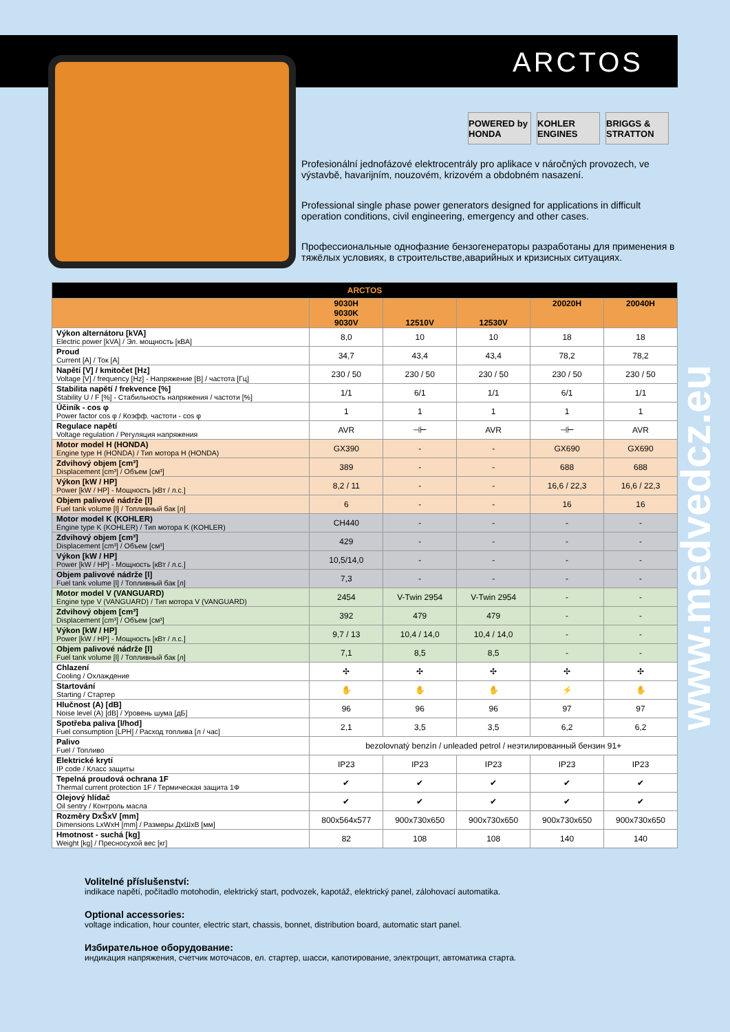ARCTOS
POWERED by HONDA
KOHLER ENGINES
BRIGGS & STRATTON
Profesionální jednofázové elektrocentrály pro aplikace v náročných provozech, ve výstavbě, havarijním, nouzovém, krizovém a obdobném nasazení.
Professional single phase power generators designed for applications in difficult operation conditions, civil engineering, emergency and other cases.
Профессиональные однофазние бензогенераторы разработаны для применения в тяжёлых условиях, в строительстве,аварийных и кризисных ситуациях.
| ARCTOS | | | | | |
| --- | --- | --- | --- | --- | --- |
| | 9030H 9030K 9030V | 12510V | 12530V | 20020H | 20040H |
| Výkon alternátoru [kVA] Electric power [kVA] / Эл. мощность [кВА] | 8,0 | 10 | 10 | 18 | 18 |
| Proud Current [A] / Ток [A] | 34,7 | 43,4 | 43,4 | 78,2 | 78,2 |
| Napětí [V] / kmitočet [Hz] Voltage [V] / frequency [Hz] - Напряжение [В] / частота [Гц] | 230 / 50 | 230 / 50 | 230 / 50 | 230 / 50 | 230 / 50 |
| Stabilita napětí / frekvence [%] Stability U / F [%] - Стабильность напряжения / частоти [%] | 1/1 | 6/1 | 1/1 | 6/1 | 1/1 |
| Účiník - cos φ Power factor cos φ / Коэфф. частоти - cos φ | 1 | 1 | 1 | 1 | 1 |
| Regulace napětí Voltage regulation / Регуляция напряжения | AVR | ⊣⊢ | AVR | ⊣⊢ | AVR |
| Motor model H (HONDA) Engine type H (HONDA) / Тип мотора H (HONDA) | GX390 | - | - | GX690 | GX690 |
| Zdvihový objem [cm³] Displacement [cm³] / Объем [см³] | 389 | - | - | 688 | 688 |
| Výkon [kW / HP] Power [kW / HP] - Мощность [кВт / л.с.] | 8,2 / 11 | - | - | 16,6 / 22,3 | 16,6 / 22,3 |
| Objem palivové nádrže [l] Fuel tank volume [l] / Топливный бак [л] | 6 | - | - | 16 | 16 |
| Motor model K (KOHLER) Engine type K (KOHLER) / Тип мотора K (KOHLER) | CH440 | - | - | - | - |
| Zdvihový objem [cm³] Displacement [cm³] / Объем [см³] | 429 | - | - | - | - |
| Výkon [kW / HP] Power [kW / HP] - Мощность [кВт / л.с.] | 10,5/14,0 | - | - | - | - |
| Objem palivové nádrže [l] Fuel tank volume [l] / Топливный бак [л] | 7,3 | - | - | - | - |
| Motor model V (VANGUARD) Engine type V (VANGUARD) / Тип мотора V (VANGUARD) | 2454 | V-Twin 2954 | V-Twin 2954 | - | - |
| Zdvihový objem [cm³] Displacement [cm³] / Объем [см³] | 392 | 479 | 479 | - | - |
| Výkon [kW / HP] Power [kW / HP] - Мощность [кВт / л.с.] | 9,7 / 13 | 10,4 / 14,0 | 10,4 / 14,0 | - | - |
| Objem palivové nádrže [l] Fuel tank volume [l] / Топливный бак [л] | 7,1 | 8,5 | 8,5 | - | - |
| Chlazení Cooling / Охлаждение | ✣ | ✣ | ✣ | ✣ | ✣ |
| Startování Starting / Стартер | ✋ | ✋ | ✋ | ⚡ | ✋ |
| Hlučnost (A) [dB] Noise level (A) [dB] / Уровень шума [дБ] | 96 | 96 | 96 | 97 | 97 |
| Spotřeba paliva [l/hod] Fuel consumption [LPH] / Расход топлива [л / час] | 2,1 | 3,5 | 3,5 | 6,2 | 6,2 |
| Palivo Fuel / Топливо | bezolovnatý benzín / unleaded petrol / неэтилированный бензин 91+ | | | | |
| Elektrické krytí IP code / Класс защиты | IP23 | IP23 | IP23 | IP23 | IP23 |
| Tepelná proudová ochrana 1F Thermal current protection 1F / Термическая защита 1Ф | ✔ | ✔ | ✔ | ✔ | ✔ |
| Olejový hlídač Oil sentry / Контроль масла | ✔ | ✔ | ✔ | ✔ | ✔ |
| Rozměry DxŠxV [mm] Dimensions LxWxH [mm] / Размеры ДхШхВ [мм] | 800x564x577 | 900x730x650 | 900x730x650 | 900x730x650 | 900x730x650 |
| Hmotnost - suchá [kg] Weight [kg] / Пресносухой вес [кг] | 82 | 108 | 108 | 140 | 140 |
Volitelné příslušenství:
indikace napětí, počítadlo motohodin, elektrický start, podvozek, kapotáž, elektrický panel, zálohovací automatika.
Optional accessories:
voltage indication, hour counter, electric start, chassis, bonnet, distribution board, automatic start panel.
Избирательное оборудование:
индикация напряжения, счетчик моточасов, ел. стартер, шасси, капотирование, электрощит, автоматика старта.
www.medvedcz.eu